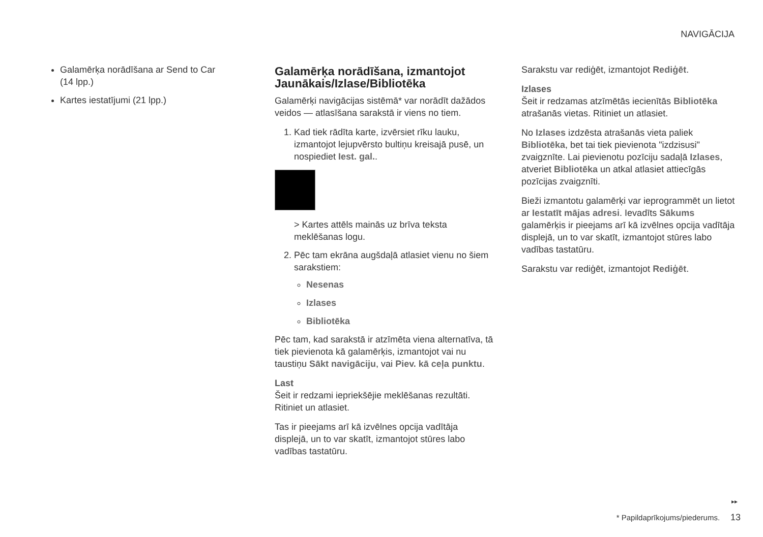NAVIGĀCIJA
Galamērķa norādīšana ar Send to Car (14 lpp.)
Kartes iestatījumi (21 lpp.)
Galamērķa norādīšana, izmantojot Jaunākais/Izlase/Bibliotēka
Galamērķi navigācijas sistēmā* var norādīt dažādos veidos — atlasīšana sarakstā ir viens no tiem.
1. Kad tiek rādīta karte, izvērsiet rīku lauku, izmantojot lejupvērsto bultiņu kreisajā pusē, un nospiediet Iest. gal..
> Kartes attēls mainās uz brīva teksta meklēšanas logu.
2. Pēc tam ekrāna augšdaļā atlasiet vienu no šiem sarakstiem:
Nesenas
Izlases
Bibliotēka
Pēc tam, kad sarakstā ir atzīmēta viena alternatīva, tā tiek pievienota kā galamērķis, izmantojot vai nu taustiņu Sākt navigāciju, vai Piev. kā ceļa punktu.
Last
Šeit ir redzami iepriekšējie meklēšanas rezultāti. Ritiniet un atlasiet.
Tas ir pieejams arī kā izvēlnes opcija vadītāja displejā, un to var skatīt, izmantojot stūres labo vadības tastatūru.
Sarakstu var rediģēt, izmantojot Rediģēt.
Izlases
Šeit ir redzamas atzīmētās iecienītās Bibliotēka atrašanās vietas. Ritiniet un atlasiet.
No Izlases izdzēsta atrašanās vieta paliek Bibliotēka, bet tai tiek pievienota "izdzisusi" zvaigznīte. Lai pievienotu pozīciju sadaļā Izlases, atveriet Bibliotēka un atkal atlasiet attiecīgās pozīcijas zvaigznīti.
Bieži izmantotu galamērķi var ieprogrammēt un lietot ar Iestatīt mājas adresi. Ievadīts Sākums galamērķis ir pieejams arī kā izvēlnes opcija vadītāja displejā, un to var skatīt, izmantojot stūres labo vadības tastatūru.
Sarakstu var rediģēt, izmantojot Rediģēt.
▸▸
* Papildaprīkojums/piederums. 13